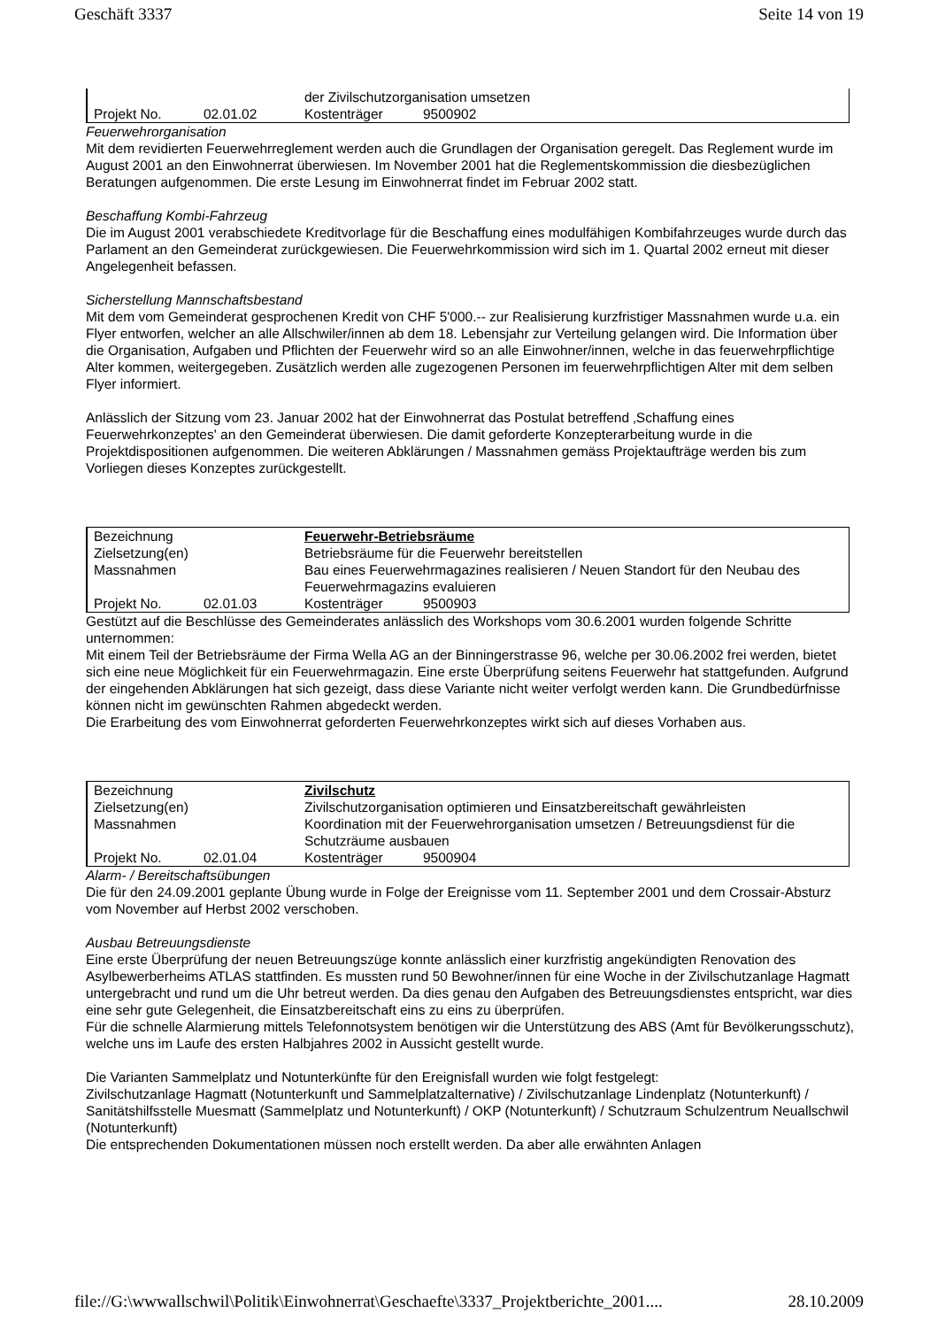Geschäft 3337 Seite 14 von 19
| | | der Zivilschutzorganisation umsetzen | |
| Projekt No. | 02.01.02 | Kostenträger | 9500902 |
Feuerwehrorganisation
Mit dem revidierten Feuerwehrreglement werden auch die Grundlagen der Organisation geregelt. Das Reglement wurde im August 2001 an den Einwohnerrat überwiesen. Im November 2001 hat die Reglementskommission die diesbezüglichen Beratungen aufgenommen. Die erste Lesung im Einwohnerrat findet im Februar 2002 statt.
Beschaffung Kombi-Fahrzeug
Die im August 2001 verabschiedete Kreditvorlage für die Beschaffung eines modulfähigen Kombifahrzeuges wurde durch das Parlament an den Gemeinderat zurückgewiesen. Die Feuerwehrkommission wird sich im 1. Quartal 2002 erneut mit dieser Angelegenheit befassen.
Sicherstellung Mannschaftsbestand
Mit dem vom Gemeinderat gesprochenen Kredit von CHF 5'000.-- zur Realisierung kurzfristiger Massnahmen wurde u.a. ein Flyer entworfen, welcher an alle Allschwiler/innen ab dem 18. Lebensjahr zur Verteilung gelangen wird. Die Information über die Organisation, Aufgaben und Pflichten der Feuerwehr wird so an alle Einwohner/innen, welche in das feuerwehrpflichtige Alter kommen, weitergegeben. Zusätzlich werden alle zugezogenen Personen im feuerwehrpflichtigen Alter mit dem selben Flyer informiert.
Anlässlich der Sitzung vom 23. Januar 2002 hat der Einwohnerrat das Postulat betreffend ‚Schaffung eines Feuerwehrkonzeptes' an den Gemeinderat überwiesen. Die damit geforderte Konzepterarbeitung wurde in die Projektdispositionen aufgenommen. Die weiteren Abklärungen / Massnahmen gemäss Projektaufträge werden bis zum Vorliegen dieses Konzeptes zurückgestellt.
| Bezeichnung | | Feuerwehr-Betriebsräume | |
| Zielsetzung(en) | | Betriebsräume für die Feuerwehr bereitstellen | |
| Massnahmen | | Bau eines Feuerwehrmagazines realisieren / Neuen Standort für den Neubau des Feuerwehrmagazins evaluieren | |
| Projekt No. | 02.01.03 | Kostenträger | 9500903 |
Gestützt auf die Beschlüsse des Gemeinderates anlässlich des Workshops vom 30.6.2001 wurden folgende Schritte unternommen:
Mit einem Teil der Betriebsräume der Firma Wella AG an der Binningerstrasse 96, welche per 30.06.2002 frei werden, bietet sich eine neue Möglichkeit für ein Feuerwehrmagazin. Eine erste Überprüfung seitens Feuerwehr hat stattgefunden. Aufgrund der eingehenden Abklärungen hat sich gezeigt, dass diese Variante nicht weiter verfolgt werden kann. Die Grundbedürfnisse können nicht im gewünschten Rahmen abgedeckt werden.
Die Erarbeitung des vom Einwohnerrat geforderten Feuerwehrkonzeptes wirkt sich auf dieses Vorhaben aus.
| Bezeichnung | | Zivilschutz | |
| Zielsetzung(en) | | Zivilschutzorganisation optimieren und Einsatzbereitschaft gewährleisten | |
| Massnahmen | | Koordination mit der Feuerwehrorganisation umsetzen / Betreuungsdienst für die Schutzräume ausbauen | |
| Projekt No. | 02.01.04 | Kostenträger | 9500904 |
Alarm- / Bereitschaftsübungen
Die für den 24.09.2001 geplante Übung wurde in Folge der Ereignisse vom 11. September 2001 und dem Crossair-Absturz vom November auf Herbst 2002 verschoben.
Ausbau Betreuungsdienste
Eine erste Überprüfung der neuen Betreuungszüge konnte anlässlich einer kurzfristig angekündigten Renovation des Asylbewerberheims ATLAS stattfinden. Es mussten rund 50 Bewohner/innen für eine Woche in der Zivilschutzanlage Hagmatt untergebracht und rund um die Uhr betreut werden. Da dies genau den Aufgaben des Betreuungsdienstes entspricht, war dies eine sehr gute Gelegenheit, die Einsatzbereitschaft eins zu eins zu überprüfen.
Für die schnelle Alarmierung mittels Telefonnotsystem benötigen wir die Unterstützung des ABS (Amt für Bevölkerungsschutz), welche uns im Laufe des ersten Halbjahres 2002 in Aussicht gestellt wurde.
Die Varianten Sammelplatz und Notunterkünfte für den Ereignisfall wurden wie folgt festgelegt:
Zivilschutzanlage Hagmatt (Notunterkunft und Sammelplatzalternative) / Zivilschutzanlage Lindenplatz (Notunterkunft) / Sanitätshilfsstelle Muesmatt (Sammelplatz und Notunterkunft) / OKP (Notunterkunft) / Schutzraum Schulzentrum Neuallschwil (Notunterkunft)
Die entsprechenden Dokumentationen müssen noch erstellt werden. Da aber alle erwähnten Anlagen
file://G:\wwwallschwil\Politik\Einwohnerrat\Geschaefte\3337_Projektberichte_2001.... 28.10.2009